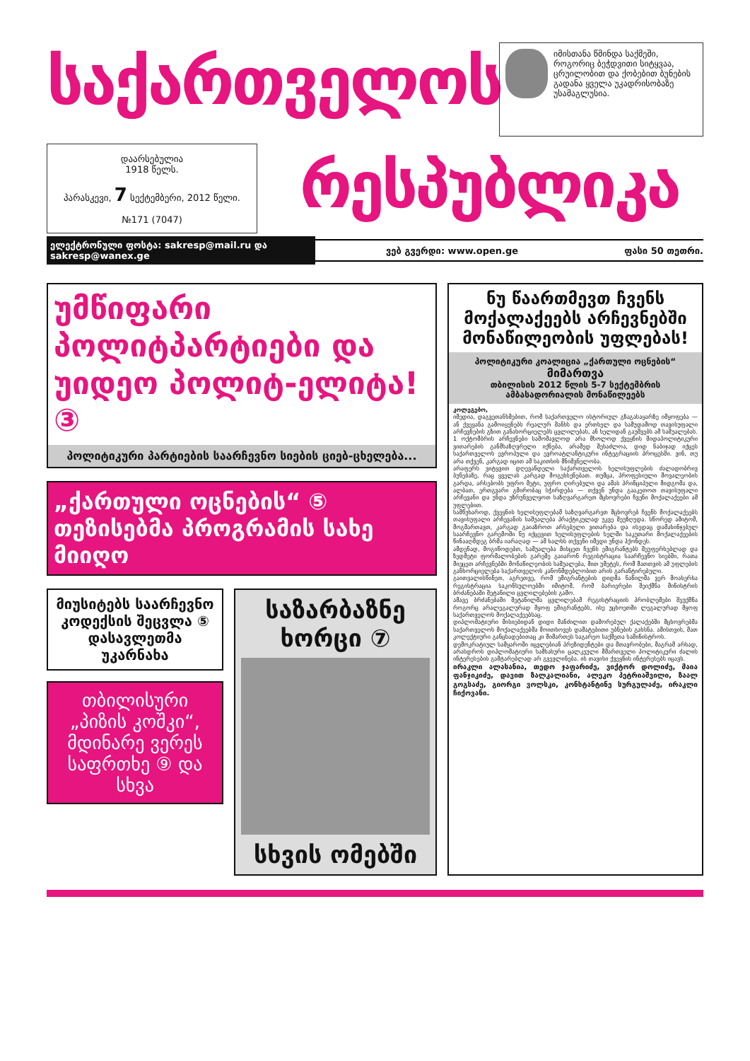საქართველოს
იმისთანა წმინდა საქმეში, როგორიც ბეჭდვითი სიტყვაა, ცრუილობით და ქობებით ბუნების გადანა ყველა უკადრისობაზე უსამაგლუსია.
დაარსებულია
1918 წელს.
პარასკევი, 7 სექტემბერი, 2012 წელი.
№171 (7047)
რესპუბლიკა
ელექტრონული ფოსტა: sakresp@mail.ru და sakresp@wanex.ge
ვებ გვერდი: www.open.ge ფასი 50 თეთრი.
უმწიფარი პოლიტპარტიები და უიდეო პოლიტ-ელიტა! ③
პოლიტიკური პარტიების საარჩევნო სიების ციებ-ცხელება...
„ქართული ოცნების“ ⑤ თეზისებმა პროგრამის სახე მიიღო
მიუსიტებს საარჩევნო კოდექსის შეცვლა ⑤ დასავლეთმა უკარნახა
თბილისური „პიზის კოშკი“, მდინარე ვერეს საფრთხე ⑨ და სხვა
საზარბაზნე ხორცი ⑦
სხვის ომებში
ნუ წაართმევთ ჩვენს მოქალაქეებს არჩევნებში მონაწილეობის უფლებას!
პოლიტიკური კოალიცია „ქართული ოცნების“
მიმართვა
თბილისის 2012 წლის 5-7 სექტემბრის ამბასადორიალის მონაწილეებს
კოლეგებო,
იმედია, დაგვეთანხმებით, რომ საქართველო ისტორიულ გზაგასაყარზე იმყოფება — ან ქვეყანა გამოიყენებს რეალურ შანსს და ერთხელ და სამუდამოდ თავისუფალი არჩევნების გზით განახორციელებს ცვლილებას, ან ხელიდან გაუშვებს ამ საშუალებას. 1 ოქტომბრის არჩევნები სამომავლოდ არა მხოლოდ ქვეყნის შიდაპოლიტიკური ვითარების განმსაზღვრელი იქნება, არამედ შესაძლოა, დიდ ნაბიჯად იქცეს საქართველოს ევროპული და ევროატლანტიკური ინტეგრაციის პროცესში. ვინ, თუ არა თქვენ, კარგად იცით ამ საკითხის მნიშვნელობა.
არაფერს ვიტყვით დღევანდელი საქართველოს ხელისუფლების ძალადობრივ ბუნებაზე, რაც ყველას კარგად მოგეხსენებათ. თუმცა, პროფესიული მოვალეობის გარდა, არსებობს უფრო მეტი, უფრო ღირებული და ამას პრინციპული მიდგომა და, ალბათ, ერთგვარი გმირობაც სჭირდება — თქვენ უნდა გააკეთოთ თავისუფალი არჩევანი და უნდა უზრუნველყოთ საზღვარგარეთ მცხოვრები ჩვენი მოქალაქეები ამ უფლებით.
სამწუხაროდ, ქვეყნის ხელისუფლებამ საზღვარგარეთ მცხოვრებ ჩვენს მოქალაქეებს თავისუფალი არჩევანის საშუალება პრაქტიკულად უკვე შეუზღუდა. სწორედ ამიტომ, მოგმართავთ, კარგად გაიაზროთ არსებული ვითარება და ისედაც დამახინჯებულ საარჩევნო გარემოში ნუ იქცევით ხელისუფლების ხელში საკუთარი მოქალაქეების წინააღმდეგ ბრმა იარაღად — ამ ხალხს თქვენი იმედი უნდა ჰქონდეს.
ამდენად, მოგიწოდებთ, საშუალება მისცეთ ჩვენს ემიგრანტებს შეუფერხებლად და ზედმეტი ფორმალობების გარეშე გაიარონ რეგისტრაცია საარჩევნო სიებში, რათა მიეცეთ არჩევნებში მონაწილეობის საშუალება, მით უმეტეს, რომ მათთვის ამ უფლების განხორციელება საქართველოს კანონმდებლობით არის გარანტირებული.
გაითვალისწინეთ, აგრეთვე, რომ ემიგრანტების დიდმა ნაწილმა ვერ მოახერხა რეგისტრაცია საკონსულოებში იმიტომ, რომ ბარიერები შეიქმნა მინისტრის ბრძანებაში შეტანილი ცვლილებების გამო.
ამავე ბრძანებაში შეტანილმა ცვლილებამ რეგისტრაციის პრობლემები შეუქმნა როგორც არალეგალურად მყოფ ემიგრანტებს, ისე უცხოეთში ლეგალურად მყოფ საქართველოს მოქალაქეებსაც.
დიპლომატიური მისიებიდან დიდი მანძილით დაშორებულ ქალაქებში მცხოვრებმა საქართველოს მოქალაქეებმა მოითხოვეს დამატებითი უბნების გახსნა. ამისთვის, მათ კოლექტიური განცხადებითაც კი მიმართეს საგარეო საქმეთა სამინისტროს.
დემოკრატიულ სამყაროში იცვლებიან პრეზიდენტები და მთავრობები, მაგრამ არსად, არასდროს დიპლომატიური სამსახური ცალკეული მმართველი პოლიტიკური ძალის ინტერესების გამტარებლად არ გვევლინება. ის თავისი ქვეყნის ინტერესებს იცავს.
ირაკლი ალასანია, თედო ჯაფარიძე, ვიქტორ დოლიძე, მაია ფანჯიკიძე, დავით ზალკალიანი, ალეკო პეტრიაშვილი, ზაალ გოგსაძე, გიორგი ვოლსკი, კონსტანტინე სურგულაძე, ირაკლი ჩიქოვანი.